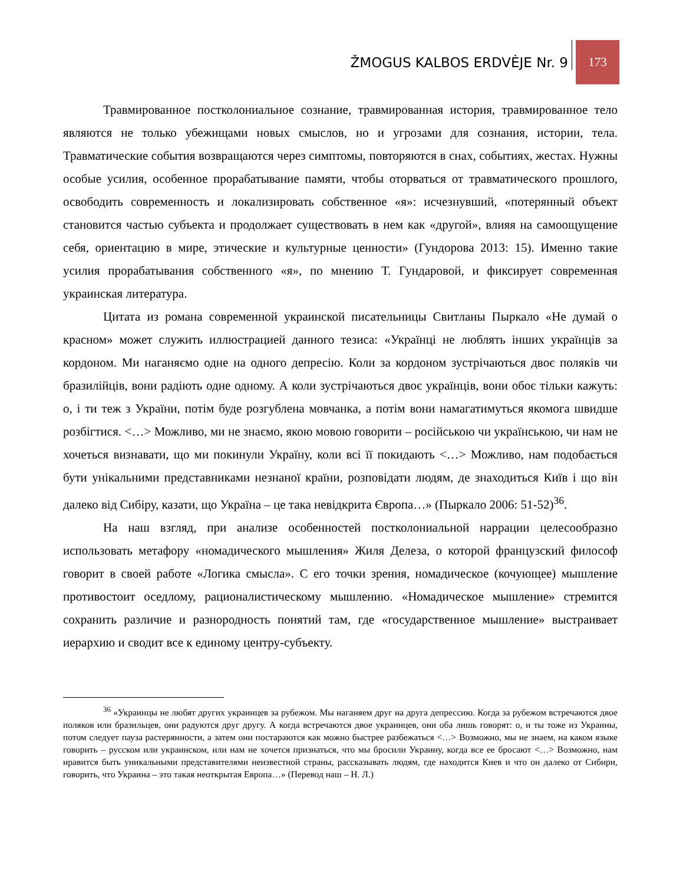ŽMOGUS KALBOS ERDVĖJE Nr. 9
173
Травмированное постколониальное сознание, травмированная история, травмированное тело являются не только убежищами новых смыслов, но и угрозами для сознания, истории, тела. Травматические события возвращаются через симптомы, повторяются в снах, событиях, жестах. Нужны особые усилия, особенное прорабатывание памяти, чтобы оторваться от травматического прошлого, освободить современность и локализировать собственное «я»: исчезнувший, «потерянный объект становится частью субъекта и продолжает существовать в нем как «другой», влияя на самоощущение себя, ориентацию в мире, этические и культурные ценности» (Гундорова 2013: 15). Именно такие усилия прорабатывания собственного «я», по мнению Т. Гундаровой, и фиксирует современная украинская литература.
Цитата из романа современной украинской писательницы Свитланы Пыркало «Не думай о красном» может служить иллюстрацией данного тезиса: «Українці не люблять інших українців за кордоном. Ми наганяємо одне на одного депресію. Коли за кордоном зустрічаються двоє поляків чи бразилійців, вони радіють одне одному. А коли зустрічаються двоє українців, вони обоє тільки кажуть: о, і ти теж з України, потім буде розгублена мовчанка, а потім вони намагатимуться якомога швидше розбігтися. <…> Можливо, ми не знаємо, якою мовою говорити – російською чи українською, чи нам не хочеться визнавати, що ми покинули Україну, коли всі її покидають <…> Можливо, нам подобається бути унікальними представниками незнаної країни, розповідати людям, де знаходиться Київ і що він далеко від Сибіру, казати, що Україна – це така невідкрита Європа…» (Пыркало 2006: 51-52)<sup>36</sup>.
На наш взгляд, при анализе особенностей постколониальной наррации целесообразно использовать метафору «номадического мышления» Жиля Делеза, о которой французский философ говорит в своей работе «Логика смысла». С его точки зрения, номадическое (кочующее) мышление противостоит оседлому, рационалистическому мышлению. «Номадическое мышление» стремится сохранить различие и разнородность понятий там, где «государственное мышление» выстраивает иерархию и сводит все к единому центру-субъекту.
<sup>36</sup> «Украинцы не любят других украинцев за рубежом. Мы наганяем друг на друга депрессию. Когда за рубежом встречаются двое поляков или бразильцев, они радуются друг другу. А когда встречаются двое украинцев, они оба лишь говорят: о, и ты тоже из Украины, потом следует пауза растерянности, а затем они постараются как можно быстрее разбежаться <…> Возможно, мы не знаем, на каком языке говорить – русском или украинском, или нам не хочется признаться, что мы бросили Украину, когда все ее бросают <…> Возможно, нам нравится быть уникальными представителями неизвестной страны, рассказывать людям, где находится Киев и что он далеко от Сибири, говорить, что Украина – это такая неоткрытая Европа…» (Перевод наш – Н. Л.)